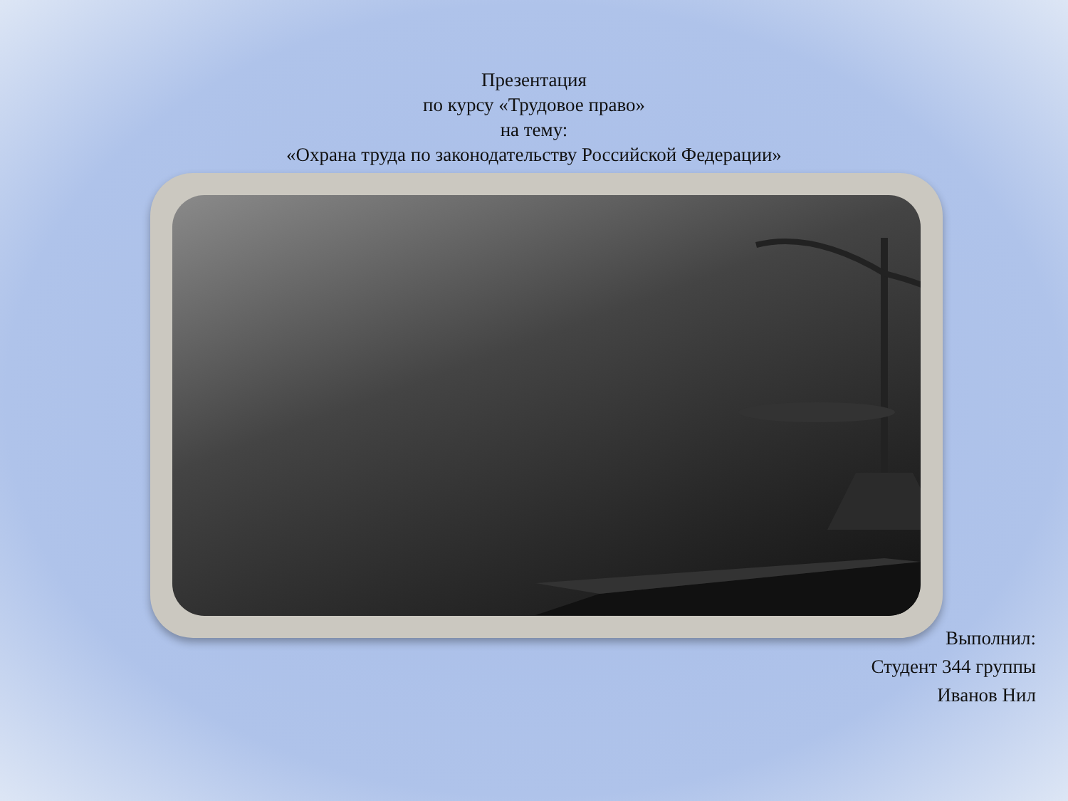Презентация
по курсу «Трудовое право»
на тему:
«Охрана труда по законодательству Российской Федерации»
Выполнил:
Студент 344 группы
Иванов Нил